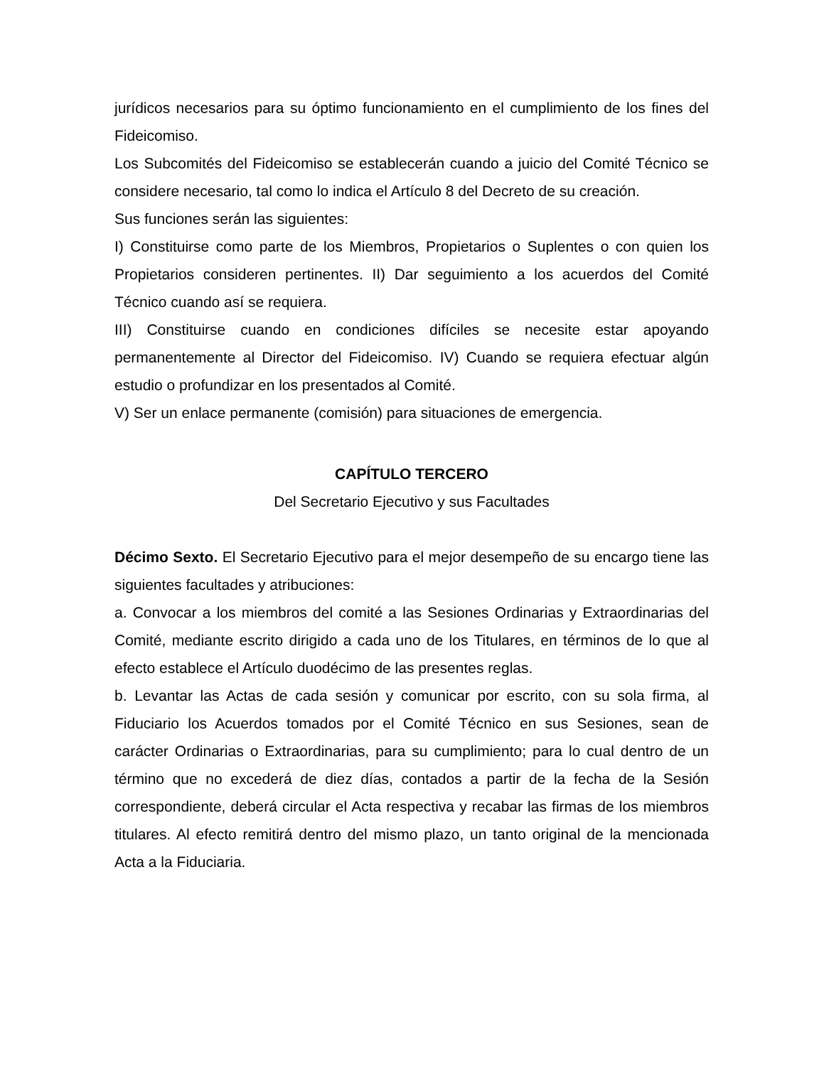jurídicos necesarios para su óptimo funcionamiento en el cumplimiento de los fines del Fideicomiso.
Los Subcomités del Fideicomiso se establecerán cuando a juicio del Comité Técnico se considere necesario, tal como lo indica el Artículo 8 del Decreto de su creación.
Sus funciones serán las siguientes:
I) Constituirse como parte de los Miembros, Propietarios o Suplentes o con quien los Propietarios consideren pertinentes. II) Dar seguimiento a los acuerdos del Comité Técnico cuando así se requiera.
III) Constituirse cuando en condiciones difíciles se necesite estar apoyando permanentemente al Director del Fideicomiso. IV) Cuando se requiera efectuar algún estudio o profundizar en los presentados al Comité.
V) Ser un enlace permanente (comisión) para situaciones de emergencia.
CAPÍTULO TERCERO
Del Secretario Ejecutivo y sus Facultades
Décimo Sexto. El Secretario Ejecutivo para el mejor desempeño de su encargo tiene las siguientes facultades y atribuciones:
a. Convocar a los miembros del comité a las Sesiones Ordinarias y Extraordinarias del Comité, mediante escrito dirigido a cada uno de los Titulares, en términos de lo que al efecto establece el Artículo duodécimo de las presentes reglas.
b. Levantar las Actas de cada sesión y comunicar por escrito, con su sola firma, al Fiduciario los Acuerdos tomados por el Comité Técnico en sus Sesiones, sean de carácter Ordinarias o Extraordinarias, para su cumplimiento; para lo cual dentro de un término que no excederá de diez días, contados a partir de la fecha de la Sesión correspondiente, deberá circular el Acta respectiva y recabar las firmas de los miembros titulares. Al efecto remitirá dentro del mismo plazo, un tanto original de la mencionada Acta a la Fiduciaria.